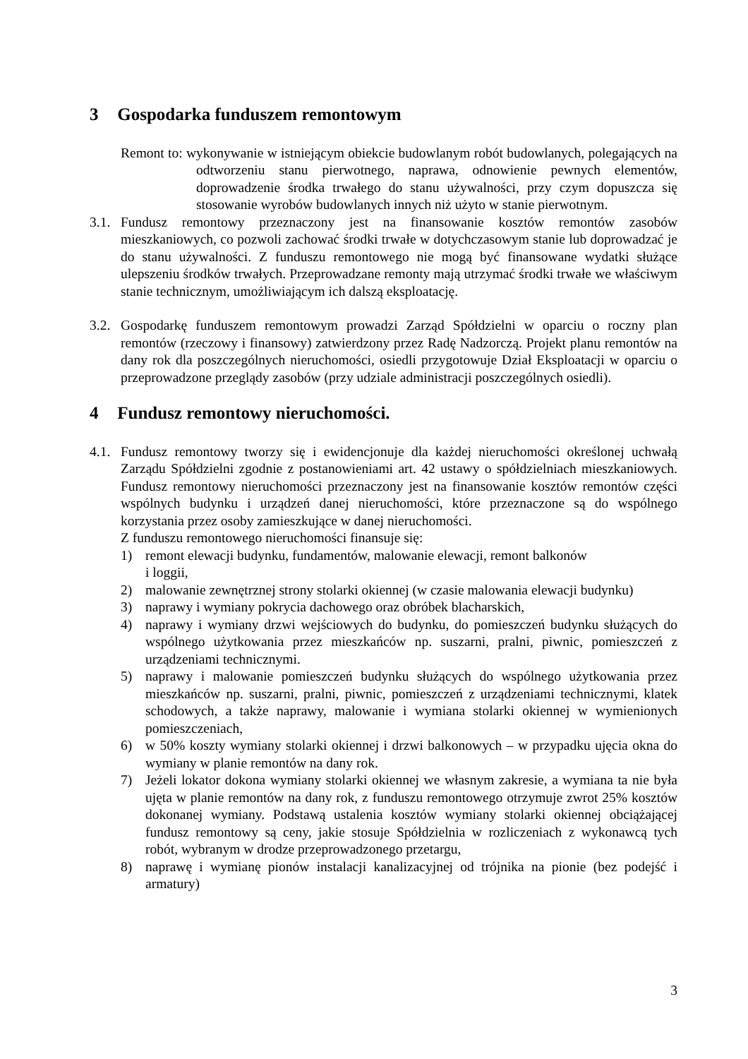3 Gospodarka funduszem remontowym
Remont to: wykonywanie w istniejącym obiekcie budowlanym robót budowlanych, polegających na odtworzeniu stanu pierwotnego, naprawa, odnowienie pewnych elementów, doprowadzenie środka trwałego do stanu używalności, przy czym dopuszcza się stosowanie wyrobów budowlanych innych niż użyto w stanie pierwotnym.
3.1.
Fundusz remontowy przeznaczony jest na finansowanie kosztów remontów zasobów mieszkaniowych, co pozwoli zachować środki trwałe w dotychczasowym stanie lub doprowadzać je do stanu używalności. Z funduszu remontowego nie mogą być finansowane wydatki służące ulepszeniu środków trwałych. Przeprowadzane remonty mają utrzymać środki trwałe we właściwym stanie technicznym, umożliwiającym ich dalszą eksploatację.
3.2.
Gospodarkę funduszem remontowym prowadzi Zarząd Spółdzielni w oparciu o roczny plan remontów (rzeczowy i finansowy) zatwierdzony przez Radę Nadzorczą. Projekt planu remontów na dany rok dla poszczególnych nieruchomości, osiedli przygotowuje Dział Eksploatacji w oparciu o przeprowadzone przeglądy zasobów (przy udziale administracji poszczególnych osiedli).
4 Fundusz remontowy nieruchomości.
4.1.
Fundusz remontowy tworzy się i ewidencjonuje dla każdej nieruchomości określonej uchwałą Zarządu Spółdzielni zgodnie z postanowieniami art. 42 ustawy o spółdzielniach mieszkaniowych. Fundusz remontowy nieruchomości przeznaczony jest na finansowanie kosztów remontów części wspólnych budynku i urządzeń danej nieruchomości, które przeznaczone są do wspólnego korzystania przez osoby zamieszkujące w danej nieruchomości.
Z funduszu remontowego nieruchomości finansuje się:
1) remont elewacji budynku, fundamentów, malowanie elewacji, remont balkonów
i loggii,
2) malowanie zewnętrznej strony stolarki okiennej (w czasie malowania elewacji budynku)
3) naprawy i wymiany pokrycia dachowego oraz obróbek blacharskich,
4) naprawy i wymiany drzwi wejściowych do budynku, do pomieszczeń budynku służących do wspólnego użytkowania przez mieszkańców np. suszarni, pralni, piwnic, pomieszczeń z urządzeniami technicznymi.
5) naprawy i malowanie pomieszczeń budynku służących do wspólnego użytkowania przez mieszkańców np. suszarni, pralni, piwnic, pomieszczeń z urządzeniami technicznymi, klatek schodowych, a także naprawy, malowanie i wymiana stolarki okiennej w wymienionych pomieszczeniach,
6) w 50% koszty wymiany stolarki okiennej i drzwi balkonowych – w przypadku ujęcia okna do wymiany w planie remontów na dany rok.
7) Jeżeli lokator dokona wymiany stolarki okiennej we własnym zakresie, a wymiana ta nie była ujęta w planie remontów na dany rok, z funduszu remontowego otrzymuje zwrot 25% kosztów dokonanej wymiany. Podstawą ustalenia kosztów wymiany stolarki okiennej obciążającej fundusz remontowy są ceny, jakie stosuje Spółdzielnia w rozliczeniach z wykonawcą tych robót, wybranym w drodze przeprowadzonego przetargu,
8) naprawę i wymianę pionów instalacji kanalizacyjnej od trójnika na pionie (bez podejść i armatury)
3